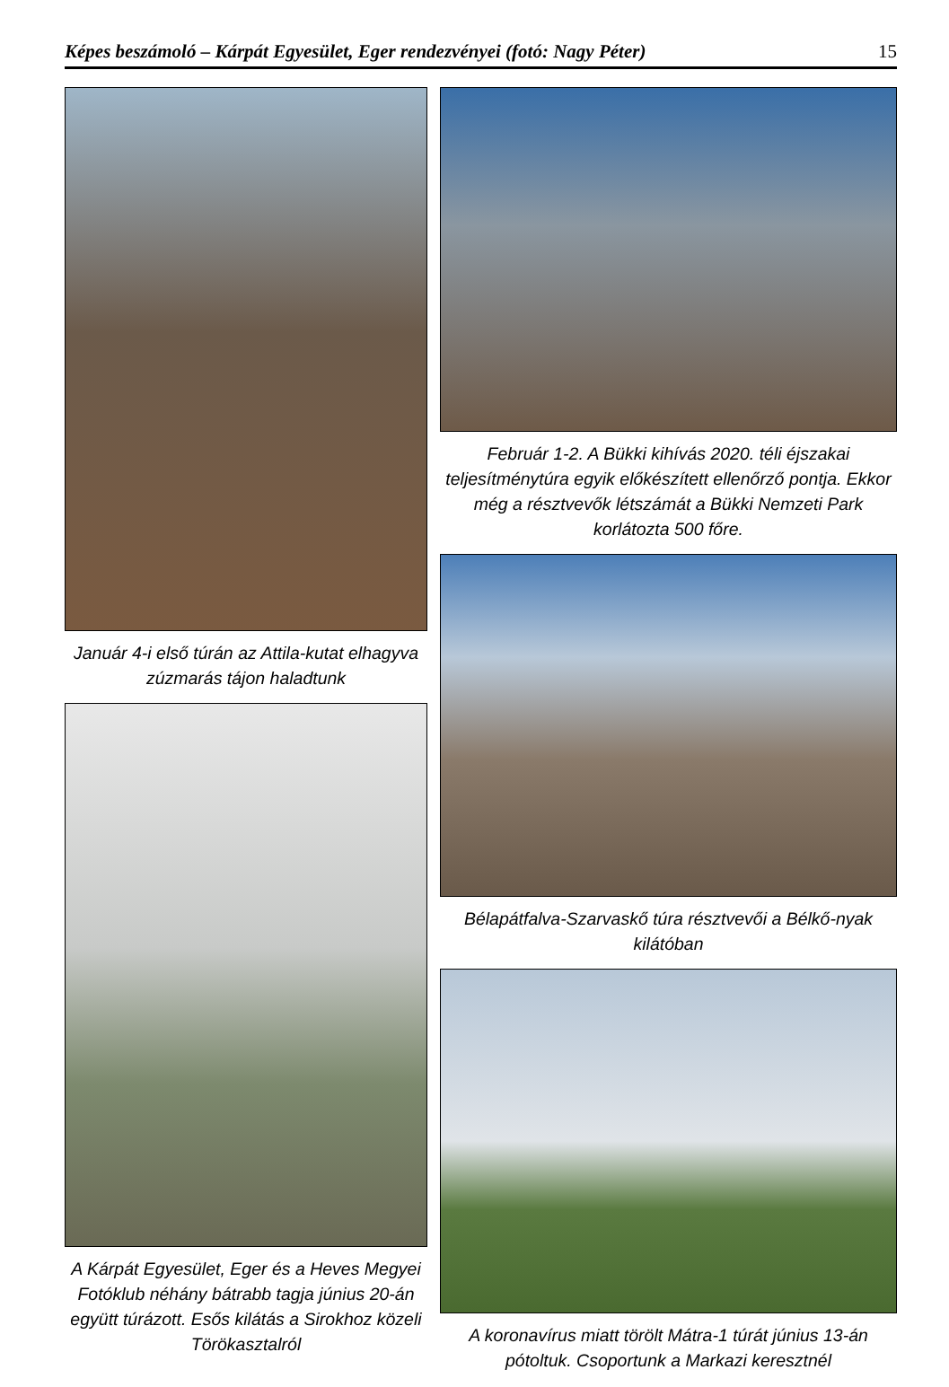Képes beszámoló – Kárpát Egyesület, Eger rendezvényei (fotó: Nagy Péter) 15
Január 4-i első túrán az Attila-kutat elhagyva zúzmarás tájon haladtunk
A Kárpát Egyesület, Eger és a Heves Megyei Fotóklub néhány bátrabb tagja június 20-án együtt túrázott. Esős kilátás a Sirokhoz közeli Törökasztalról
Február 1-2. A Bükki kihívás 2020. téli éjszakai teljesítménytúra egyik előkészített ellenőrző pontja. Ekkor még a résztvevők létszámát a Bükki Nemzeti Park korlátozta 500 főre.
Bélapátfalva-Szarvaskő túra résztvevői a Bélkő-nyak kilátóban
A koronavírus miatt törölt Mátra-1 túrát június 13-án pótoltuk. Csoportunk a Markazi keresztnél